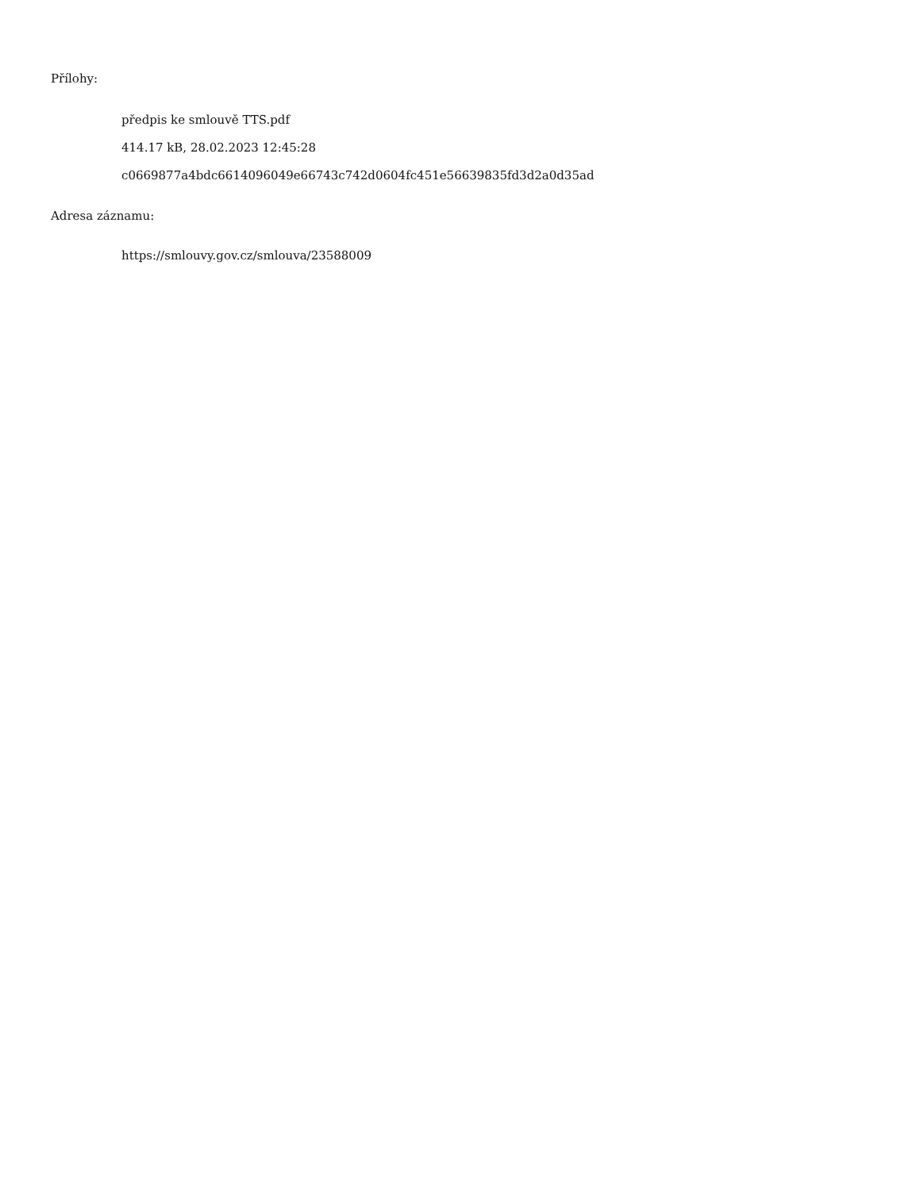Přílohy:
předpis ke smlouvě TTS.pdf
414.17 kB, 28.02.2023 12:45:28
c0669877a4bdc6614096049e66743c742d0604fc451e56639835fd3d2a0d35ad
Adresa záznamu:
https://smlouvy.gov.cz/smlouva/23588009